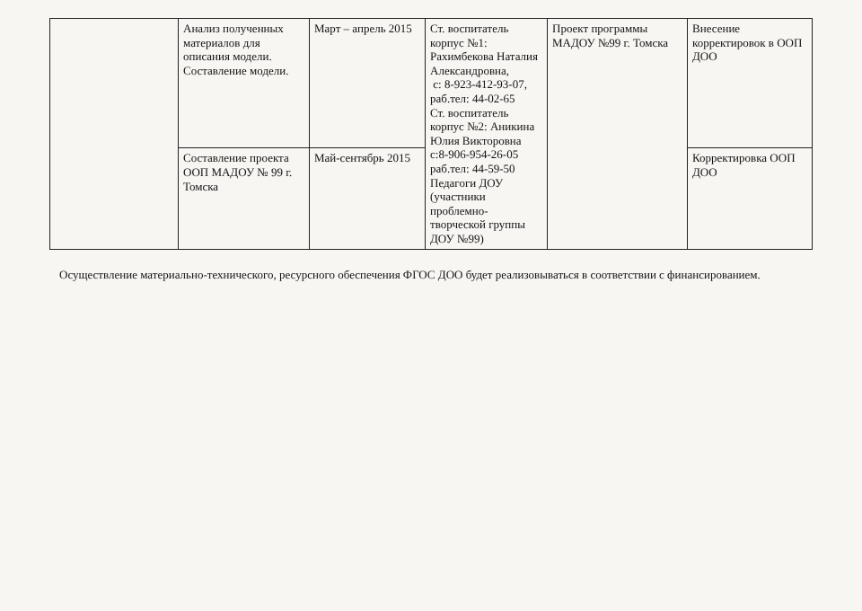| | Анализ полученных материалов для описания модели. Составление модели. | Март – апрель 2015 | Ст. воспитатель корпус №1: Рахимбекова Наталия Александровна, с: 8-923-412-93-07, раб.тел: 44-02-65 Ст. воспитатель корпус №2: Аникина Юлия Викторовна с:8-906-954-26-05 раб.тел: 44-59-50 Педагоги ДОУ (участники проблемно-творческой группы ДОУ №99) | Проект программы МАДОУ №99 г. Томска | Внесение корректировок в ООП ДОО |
| | Составление проекта ООП МАДОУ № 99 г. Томска | Май-сентябрь 2015 | | | Корректировка ООП ДОО |
Осуществление материально-технического, ресурсного обеспечения ФГОС ДОО будет реализовываться в соответствии с финансированием.